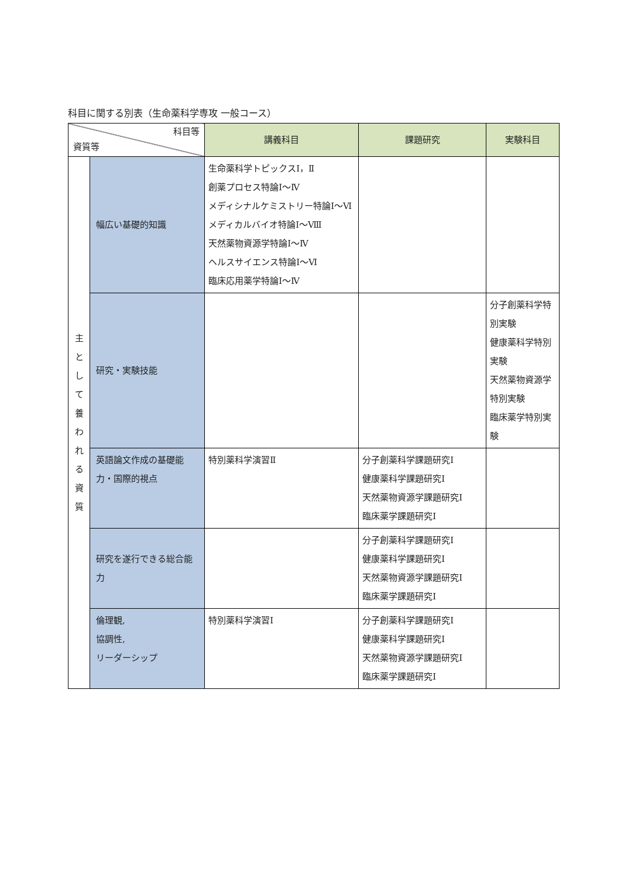科目に関する別表（生命薬科学専攻 一般コース）
| 科目等 資質等 | | 講義科目 | 課題研究 | 実験科目 |
| --- | --- | --- | --- | --- |
| 主 と し て 養 わ れ る 資 質 | 幅広い基礎的知識 | 生命薬科学トピックスⅠ，Ⅱ 創薬プロセス特論Ⅰ～Ⅳ メディシナルケミストリー特論Ⅰ～Ⅵ メディカルバイオ特論Ⅰ～Ⅷ 天然薬物資源学特論Ⅰ～Ⅳ ヘルスサイエンス特論Ⅰ～Ⅵ 臨床応用薬学特論Ⅰ～Ⅳ | | |
| | 研究・実験技能 | | | 分子創薬科学特別実験 健康薬科学特別実験 天然薬物資源学特別実験 臨床薬学特別実験 |
| | 英語論文作成の基礎能力・国際的視点 | 特別薬科学演習Ⅱ | 分子創薬科学課題研究Ⅰ 健康薬科学課題研究Ⅰ 天然薬物資源学課題研究Ⅰ 臨床薬学課題研究Ⅰ | |
| | 研究を遂行できる総合能力 | | 分子創薬科学課題研究Ⅰ 健康薬科学課題研究Ⅰ 天然薬物資源学課題研究Ⅰ 臨床薬学課題研究Ⅰ | |
| | 倫理観, 協調性, リーダーシップ | 特別薬科学演習Ⅰ | 分子創薬科学課題研究Ⅰ 健康薬科学課題研究Ⅰ 天然薬物資源学課題研究Ⅰ 臨床薬学課題研究Ⅰ | |